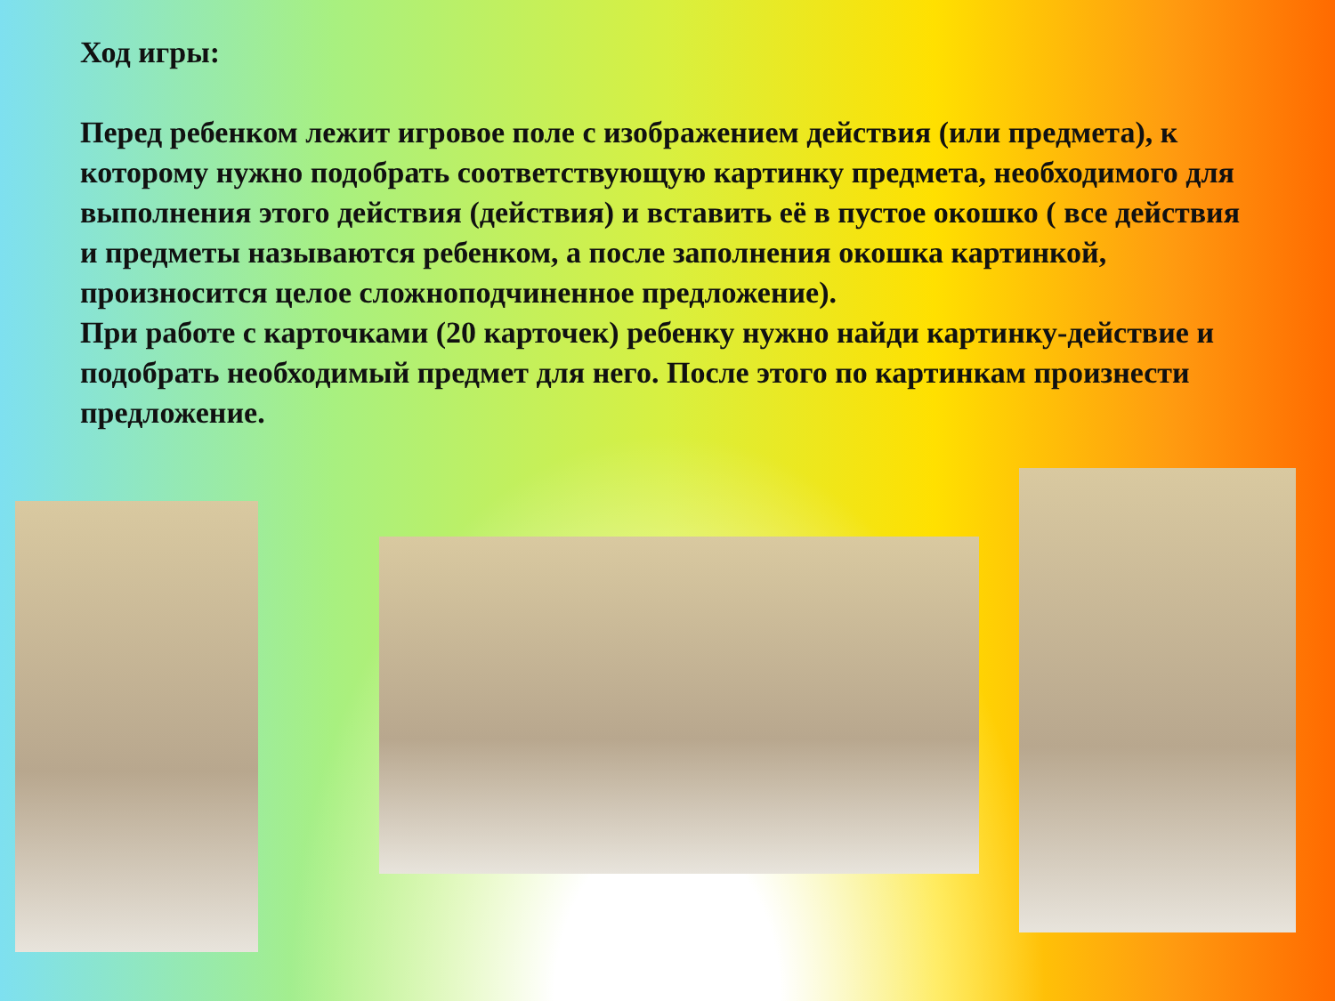Ход игры:
Перед ребенком лежит игровое поле с изображением действия (или предмета), к которому нужно подобрать соответствующую картинку предмета, необходимого для выполнения этого действия (действия) и вставить её в пустое окошко ( все действия и предметы называются ребенком, а после заполнения окошка картинкой, произносится целое сложноподчиненное предложение).
При работе с карточками (20 карточек) ребенку нужно найди картинку-действие и подобрать необходимый предмет для него. После этого по картинкам произнести предложение.